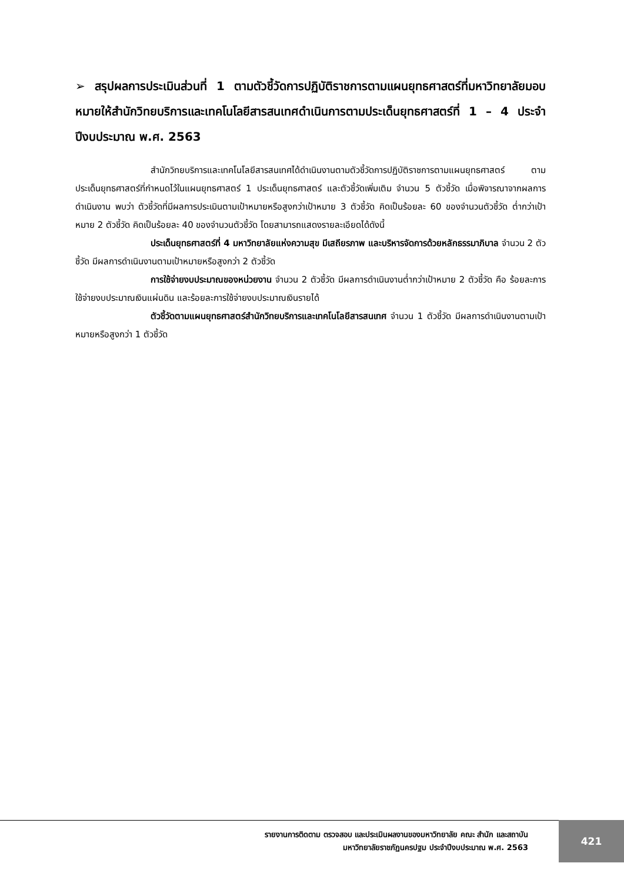➢ สรุปผลการประเมินส่วนที่ 1 ตามตัวชี้วัดการปฏิบัติราชการตามแผนยุทธศาสตร์ที่มหาวิทยาลัยมอบหมายให้สำนักวิทยบริการและเทคโนโลยีสารสนเทศดำเนินการตามประเด็นยุทธศาสตร์ที่ 1 – 4 ประจำปีงบประมาณ พ.ศ. 2563
สำนักวิทยบริการและเทคโนโลยีสารสนเทศได้ดำเนินงานตามตัวชี้วัดการปฏิบัติราชการตามแผนยุทธศาสตร์ ตามประเด็นยุทธศาสตร์ที่กำหนดไว้ในแผนยุทธศาสตร์ 1 ประเด็นยุทธศาสตร์ และตัวชี้วัดเพิ่มเติม จำนวน 5 ตัวชี้วัด เมื่อพิจารณาจากผลการดำเนินงาน พบว่า ตัวชี้วัดที่มีผลการประเมินตามเป้าหมายหรือสูงกว่าเป้าหมาย 3 ตัวชี้วัด คิดเป็นร้อยละ 60 ของจำนวนตัวชี้วัด ต่ำกว่าเป้าหมาย 2 ตัวชี้วัด คิดเป็นร้อยละ 40 ของจำนวนตัวชี้วัด โดยสามารถแสดงรายละเอียดได้ดังนี้
ประเด็นยุทธศาสตร์ที่ 4 มหาวิทยาลัยแห่งความสุข มีเสถียรภาพ และบริหารจัดการด้วยหลักธรรมาภิบาล จำนวน 2 ตัวชี้วัด มีผลการดำเนินงานตามเป้าหมายหรือสูงกว่า 2 ตัวชี้วัด
การใช้จ่ายงบประมาณของหน่วยงาน จำนวน 2 ตัวชี้วัด มีผลการดำเนินงานต่ำกว่าเป้าหมาย 2 ตัวชี้วัด คือ ร้อยละการใช้จ่ายงบประมาณเงินแผ่นดิน และร้อยละการใช้จ่ายงบประมาณเงินรายได้
ตัวชี้วัดตามแผนยุทธศาสตร์สำนักวิทยบริการและเทคโนโลยีสารสนเทศ จำนวน 1 ตัวชี้วัด มีผลการดำเนินงานตามเป้าหมายหรือสูงกว่า 1 ตัวชี้วัด
รายงานการติดตาม ตรวจสอบ และประเมินผลงานของมหาวิทยาลัย คณะ สำนัก และสถาบัน
มหาวิทยาลัยราชภัฏนครปฐม ประจำปีงบประมาณ พ.ศ. 2563
421